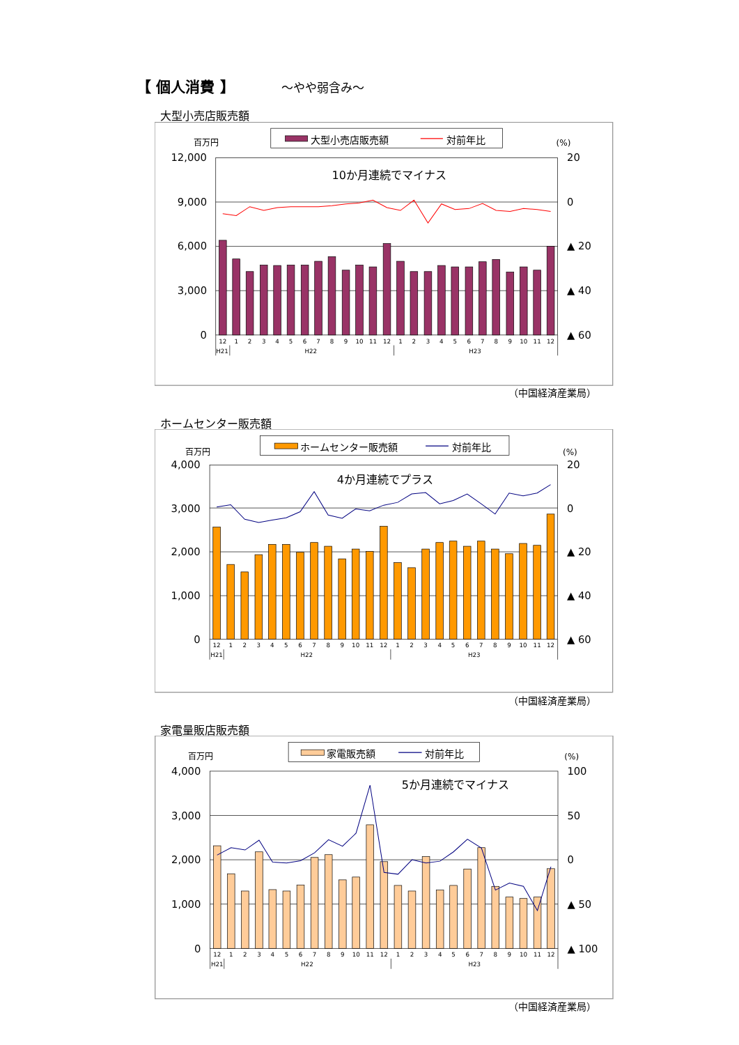【 個人消費 】 ～やや弱含み～
大型小売店販売額
大型小売店販売額
対前年比
百万円
(%)
12,000
9,000
6,000
3,000
0
20
0
▲ 20
▲ 40
▲ 60
10か月連続でマイナス
12
1
2
3
4
5
6
7
8
9
10
11
12
1
2
3
4
5
6
7
8
9
10
11
12
H21
H22
H23
（中国経済産業局）
ホームセンター販売額
ホームセンター販売額
対前年比
百万円
(%)
4,000
3,000
2,000
1,000
0
20
0
▲ 20
▲ 40
▲ 60
4か月連続でプラス
12
1
2
3
4
5
6
7
8
9
10
11
12
1
2
3
4
5
6
7
8
9
10
11
12
H21
H22
H23
（中国経済産業局）
家電量販店販売額
家電販売額
対前年比
百万円
(%)
4,000
3,000
2,000
1,000
0
100
50
0
▲ 50
▲ 100
5か月連続でマイナス
12
1
2
3
4
5
6
7
8
9
10
11
12
1
2
3
4
5
6
7
8
9
10
11
12
H21
H22
H23
（中国経済産業局）